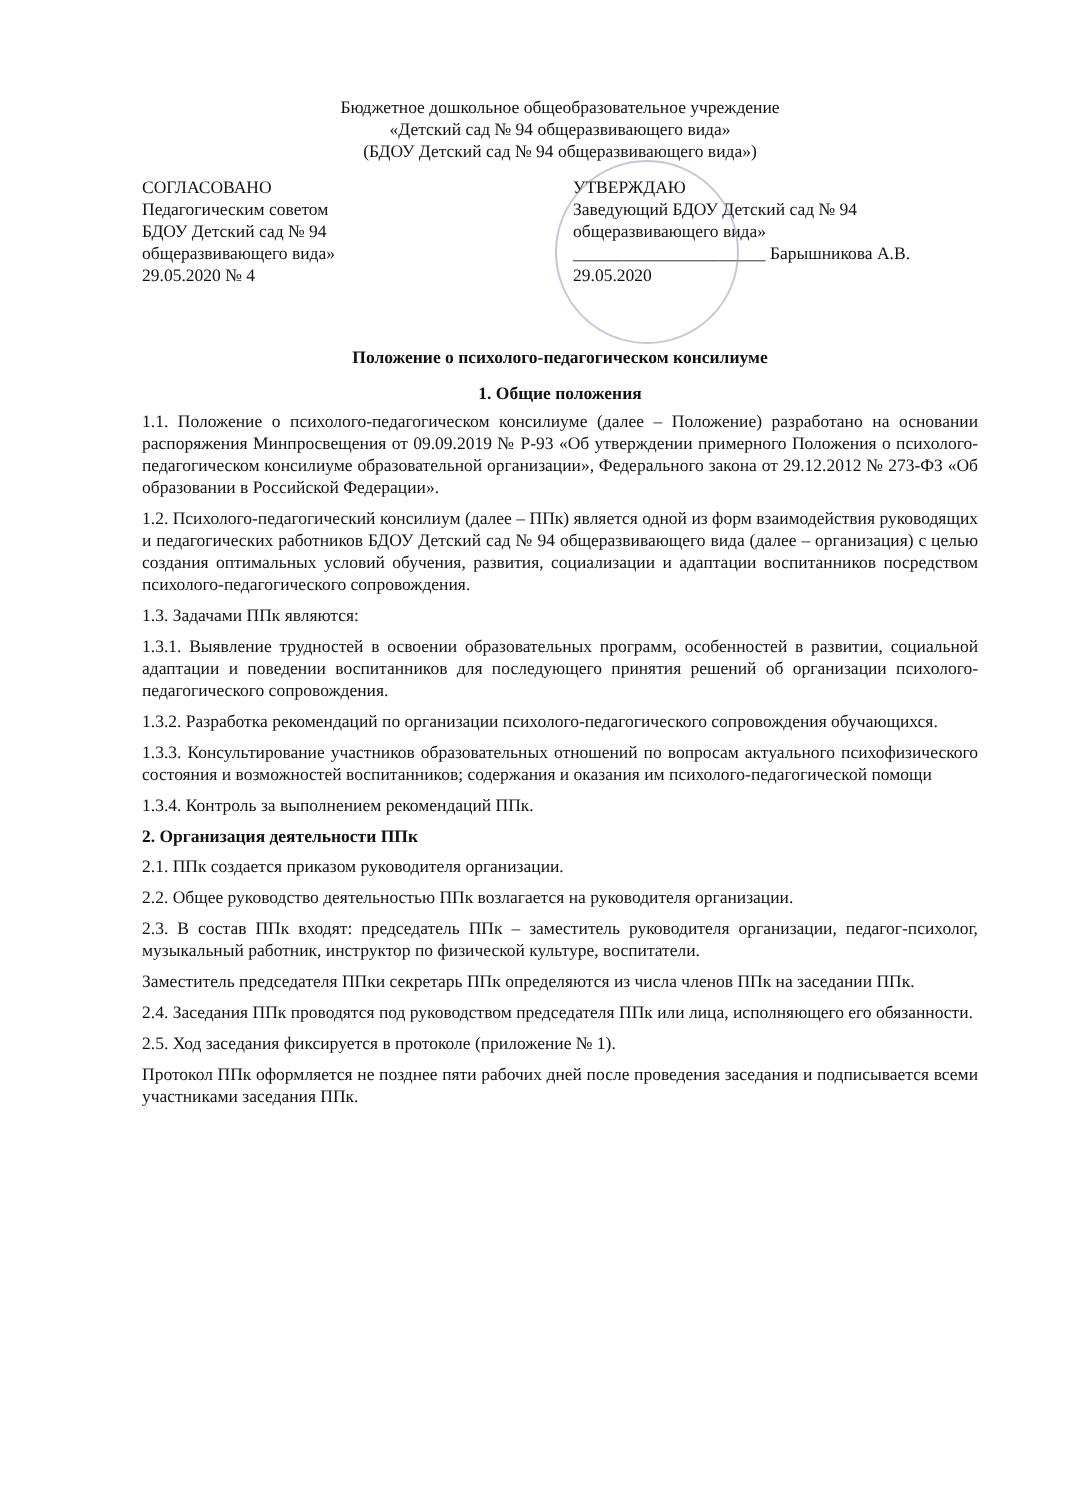Бюджетное дошкольное общеобразовательное учреждение
«Детский сад № 94 общеразвивающего вида»
(БДОУ Детский сад № 94 общеразвивающего вида»)
СОГЛАСОВАНО
Педагогическим советом
БДОУ Детский сад № 94
общеразвивающего вида»
29.05.2020 № 4
УТВЕРЖДАЮ
Заведующий БДОУ Детский сад № 94
общеразвивающего вида»
______________________ Барышникова А.В.
29.05.2020
Положение о психолого-педагогическом консилиуме
1. Общие положения
1.1. Положение о психолого-педагогическом консилиуме (далее – Положение) разработано на основании распоряжения Минпросвещения от 09.09.2019 № Р-93 «Об утверждении примерного Положения о психолого-педагогическом консилиуме образовательной организации», Федерального закона от 29.12.2012 № 273-ФЗ «Об образовании в Российской Федерации».
1.2. Психолого-педагогический консилиум (далее – ППк) является одной из форм взаимодействия руководящих и педагогических работников БДОУ Детский сад № 94 общеразвивающего вида (далее – организация) с целью создания оптимальных условий обучения, развития, социализации и адаптации воспитанников посредством психолого-педагогического сопровождения.
1.3. Задачами ППк являются:
1.3.1. Выявление трудностей в освоении образовательных программ, особенностей в развитии, социальной адаптации и поведении воспитанников для последующего принятия решений об организации психолого-педагогического сопровождения.
1.3.2. Разработка рекомендаций по организации психолого-педагогического сопровождения обучающихся.
1.3.3. Консультирование участников образовательных отношений по вопросам актуального психофизического состояния и возможностей воспитанников; содержания и оказания им психолого-педагогической помощи
1.3.4. Контроль за выполнением рекомендаций ППк.
2. Организация деятельности ППк
2.1. ППк создается приказом руководителя организации.
2.2. Общее руководство деятельностью ППк возлагается на руководителя организации.
2.3. В состав ППк входят: председатель ППк – заместитель руководителя организации, педагог-психолог, музыкальный работник, инструктор по физической культуре, воспитатели.
Заместитель председателя ППки секретарь ППк определяются из числа членов ППк на заседании ППк.
2.4. Заседания ППк проводятся под руководством председателя ППк или лица, исполняющего его обязанности.
2.5. Ход заседания фиксируется в протоколе (приложение № 1).
Протокол ППк оформляется не позднее пяти рабочих дней после проведения заседания и подписывается всеми участниками заседания ППк.